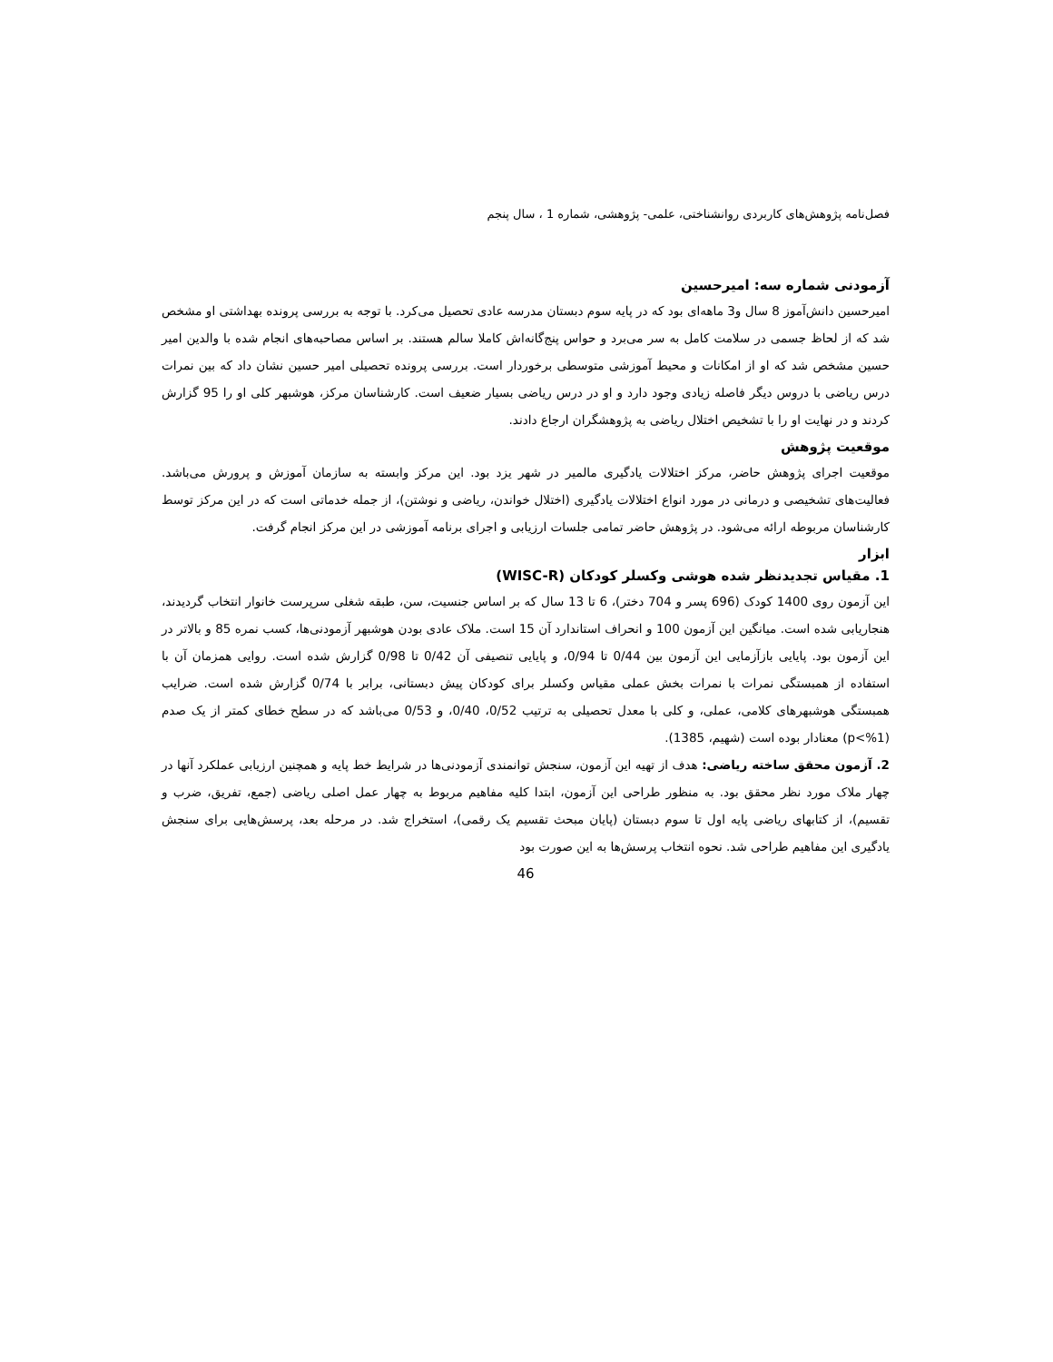فصل‌نامه پژوهش‌های کاربردی روانشناختی، علمی- پژوهشی، شماره 1 ، سال پنجم
آزمودنی شماره سه: امیرحسین
امیرحسین دانش‌آموز 8 سال و3 ماهه‌ای بود که در پایه سوم دبستان مدرسه عادی تحصیل می‌کرد. با توجه به بررسی پرونده بهداشتی او مشخص شد که از لحاظ جسمی در سلامت کامل به سر می‌برد و حواس پنج‌گانه‌اش کاملا سالم هستند. بر اساس مصاحبه‌های انجام شده با والدین امیر حسین مشخص شد که او از امکانات و محیط آموزشی متوسطی برخوردار است. بررسی پرونده تحصیلی امیر حسین نشان داد که بین نمرات درس ریاضی با دروس دیگر فاصله زیادی وجود دارد و او در درس ریاضی بسیار ضعیف است. کارشناسان مرکز، هوشبهر کلی او را 95 گزارش کردند و در نهایت او را با تشخیص اختلال ریاضی به پژوهشگران ارجاع دادند.
موقعیت پژوهش
موقعیت اجرای پژوهش حاضر، مرکز اختلالات یادگیری مالمیر در شهر یزد بود. این مرکز وابسته به سازمان آموزش و پرورش می‌باشد. فعالیت‌های تشخیصی و درمانی در مورد انواع اختلالات یادگیری (اختلال خواندن، ریاضی و نوشتن)، از جمله خدماتی است که در این مرکز توسط کارشناسان مربوطه ارائه می‌شود. در پژوهش حاضر تمامی جلسات ارزیابی و اجرای برنامه آموزشی در این مرکز انجام گرفت.
ابزار
1. مقیاس تجدیدنظر شده هوشی وکسلر کودکان (WISC-R)
این آزمون روی 1400 کودک (696 پسر و 704 دختر)، 6 تا 13 سال که بر اساس جنسیت، سن، طبقه شغلی سرپرست خانوار انتخاب گردیدند، هنجاریابی شده است. میانگین این آزمون 100 و انحراف استاندارد آن 15 است. ملاک عادی بودن هوشبهر آزمودنی‌ها، کسب نمره 85 و بالاتر در این آزمون بود. پایایی بازآزمایی این آزمون بین 0/44 تا 0/94، و پایایی تنصیفی آن 0/42 تا 0/98 گزارش شده است. روایی همزمان آن با استفاده از همبستگی نمرات با نمرات بخش عملی مقیاس وکسلر برای کودکان پیش دبستانی، برابر با 0/74 گزارش شده است. ضرایب همبستگی هوشبهرهای کلامی، عملی، و کلی با معدل تحصیلی به ترتیب 0/52، 0/40، و 0/53 می‌باشد که در سطح خطای کمتر از یک صدم (p<%1) معنادار بوده است (شهیم، 1385).
2. آزمون محقق ساخته ریاضی: هدف از تهیه این آزمون، سنجش توانمندی آزمودنی‌ها در شرایط خط پایه و همچنین ارزیابی عملکرد آنها در چهار ملاک مورد نظر محقق بود. به منظور طراحی این آزمون، ابتدا کلیه مفاهیم مربوط به چهار عمل اصلی ریاضی (جمع، تفریق، ضرب و تقسیم)، از کتابهای ریاضی پایه اول تا سوم دبستان (پایان مبحث تقسیم یک رقمی)، استخراج شد. در مرحله بعد، پرسش‌هایی برای سنجش یادگیری این مفاهیم طراحی شد. نحوه انتخاب پرسش‌ها به این صورت بود
46